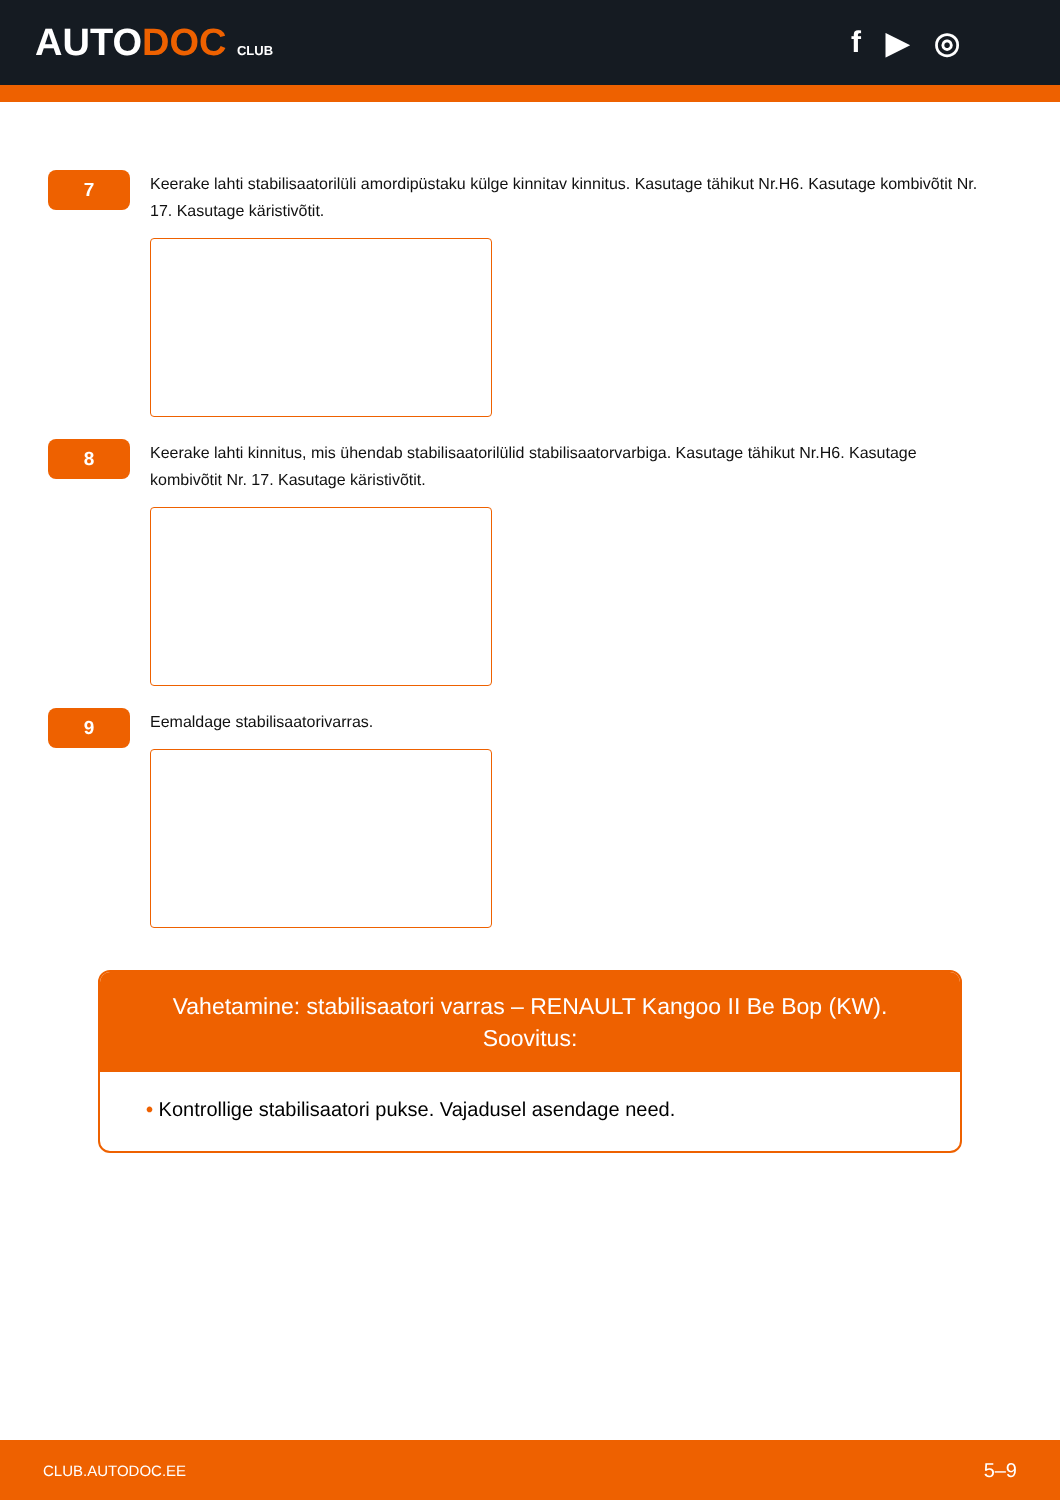AUTODOC CLUB
f ▶ ◎
7
Keerake lahti stabilisaatorilüli amordipüstaku külge kinnitav kinnitus. Kasutage tähikut Nr.H6. Kasutage kombivõtit Nr. 17. Kasutage käristivõtit.
8
Keerake lahti kinnitus, mis ühendab stabilisaatorilülid stabilisaatorvarbiga. Kasutage tähikut Nr.H6. Kasutage kombivõtit Nr. 17. Kasutage käristivõtit.
9
Eemaldage stabilisaatorivarras.
Vahetamine: stabilisaatori varras – RENAULT Kangoo II Be Bop (KW). Soovitus:
• Kontrollige stabilisaatori pukse. Vajadusel asendage need.
CLUB.AUTODOC.EE 5–9